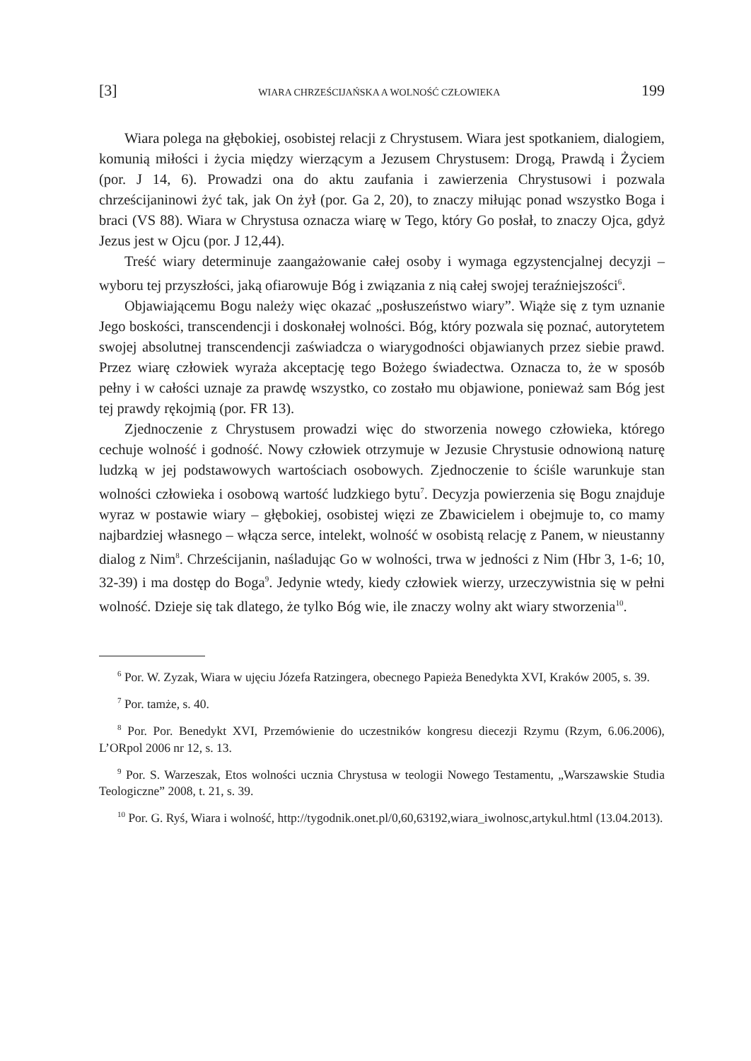[3] WIARA CHRZEŚCIJAŃSKA A WOLNOŚĆ CZŁOWIEKA 199
Wiara polega na głębokiej, osobistej relacji z Chrystusem. Wiara jest spotkaniem, dialogiem, komunią miłości i życia między wierzącym a Jezusem Chrystusem: Drogą, Prawdą i Życiem (por. J 14, 6). Prowadzi ona do aktu zaufania i zawierzenia Chrystusowi i pozwala chrześcijaninowi żyć tak, jak On żył (por. Ga 2, 20), to znaczy miłując ponad wszystko Boga i braci (VS 88). Wiara w Chrystusa oznacza wiarę w Tego, który Go posłał, to znaczy Ojca, gdyż Jezus jest w Ojcu (por. J 12,44).
Treść wiary determinuje zaangażowanie całej osoby i wymaga egzystencjalnej decyzji – wyboru tej przyszłości, jaką ofiarowuje Bóg i związania z nią całej swojej teraźniejszości<sup>6</sup>.
Objawiającemu Bogu należy więc okazać „posłuszeństwo wiary”. Wiąże się z tym uznanie Jego boskości, transcendencji i doskonałej wolności. Bóg, który pozwala się poznać, autorytetem swojej absolutnej transcendencji zaświadcza o wiarygodności objawianych przez siebie prawd. Przez wiarę człowiek wyraża akceptację tego Bożego świadectwa. Oznacza to, że w sposób pełny i w całości uznaje za prawdę wszystko, co zostało mu objawione, ponieważ sam Bóg jest tej prawdy rękojmią (por. FR 13).
Zjednoczenie z Chrystusem prowadzi więc do stworzenia nowego człowieka, którego cechuje wolność i godność. Nowy człowiek otrzymuje w Jezusie Chrystusie odnowioną naturę ludzką w jej podstawowych wartościach osobowych. Zjednoczenie to ściśle warunkuje stan wolności człowieka i osobową wartość ludzkiego bytu<sup>7</sup>. Decyzja powierzenia się Bogu znajduje wyraz w postawie wiary – głębokiej, osobistej więzi ze Zbawicielem i obejmuje to, co mamy najbardziej własnego – włącza serce, intelekt, wolność w osobistą relację z Panem, w nieustanny dialog z Nim<sup>8</sup>. Chrześcijanin, naśladując Go w wolności, trwa w jedności z Nim (Hbr 3, 1-6; 10, 32-39) i ma dostęp do Boga<sup>9</sup>. Jedynie wtedy, kiedy człowiek wierzy, urzeczywistnia się w pełni wolność. Dzieje się tak dlatego, że tylko Bóg wie, ile znaczy wolny akt wiary stworzenia<sup>10</sup>.
<sup>6</sup> Por. W. Zyzak, Wiara w ujęciu Józefa Ratzingera, obecnego Papieża Benedykta XVI, Kraków 2005, s. 39.
<sup>7</sup> Por. tamże, s. 40.
<sup>8</sup> Por. Por. Benedykt XVI, Przemówienie do uczestników kongresu diecezji Rzymu (Rzym, 6.06.2006), L’ORpol 2006 nr 12, s. 13.
<sup>9</sup> Por. S. Warzeszak, Etos wolności ucznia Chrystusa w teologii Nowego Testamentu, „Warszawskie Studia Teologiczne” 2008, t. 21, s. 39.
<sup>10</sup> Por. G. Ryś, Wiara i wolność, http://tygodnik.onet.pl/0,60,63192,wiara_iwolnosc,artykul.html (13.04.2013).